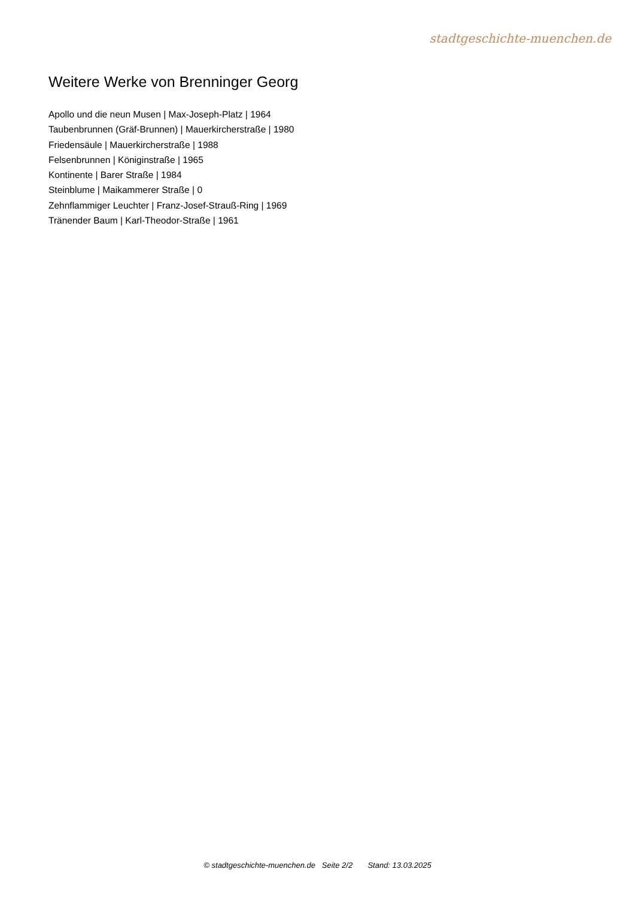stadtgeschichte-muenchen.de
Weitere Werke von Brenninger Georg
Apollo und die neun Musen | Max-Joseph-Platz | 1964
Taubenbrunnen (Gräf-Brunnen) | Mauerkircherstraße | 1980
Friedensäule | Mauerkircherstraße | 1988
Felsenbrunnen | Königinstraße | 1965
Kontinente | Barer Straße | 1984
Steinblume | Maikammerer Straße | 0
Zehnflammiger Leuchter | Franz-Josef-Strauß-Ring | 1969
Tränender Baum | Karl-Theodor-Straße | 1961
© stadtgeschichte-muenchen.de Seite 2/2 Stand: 13.03.2025